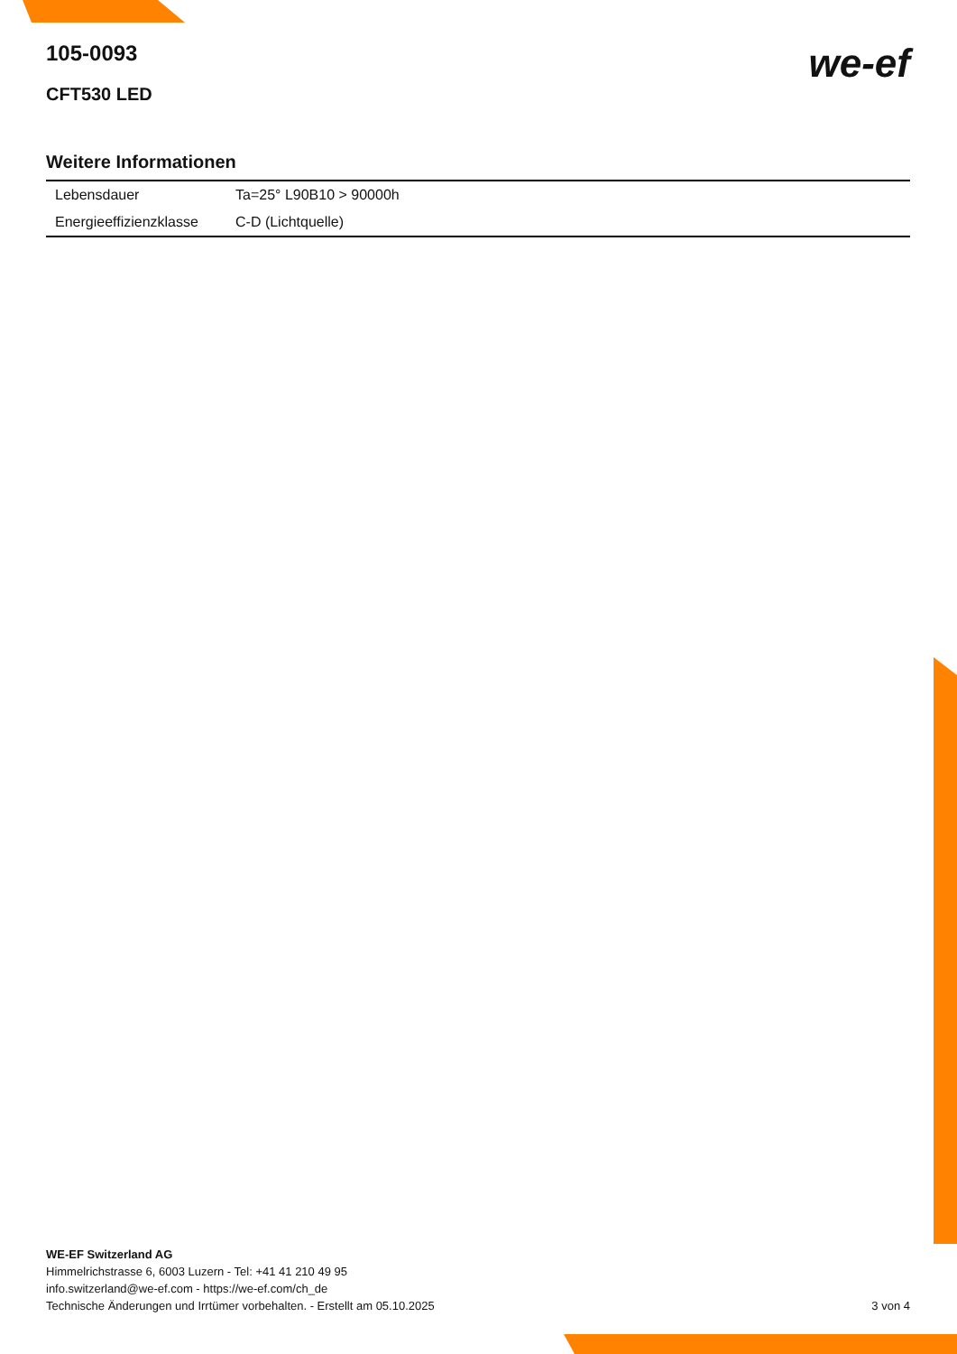we-ef
105-0093
CFT530 LED
Weitere Informationen
| Lebensdauer | Ta=25° L90B10 > 90000h |
| Energieeffizienzklasse | C-D (Lichtquelle) |
WE-EF Switzerland AG
Himmelrichstrasse 6, 6003 Luzern - Tel: +41 41 210 49 95
info.switzerland@we-ef.com - https://we-ef.com/ch_de
3 von 4 Technische Änderungen und Irrtümer vorbehalten. - Erstellt am 05.10.2025